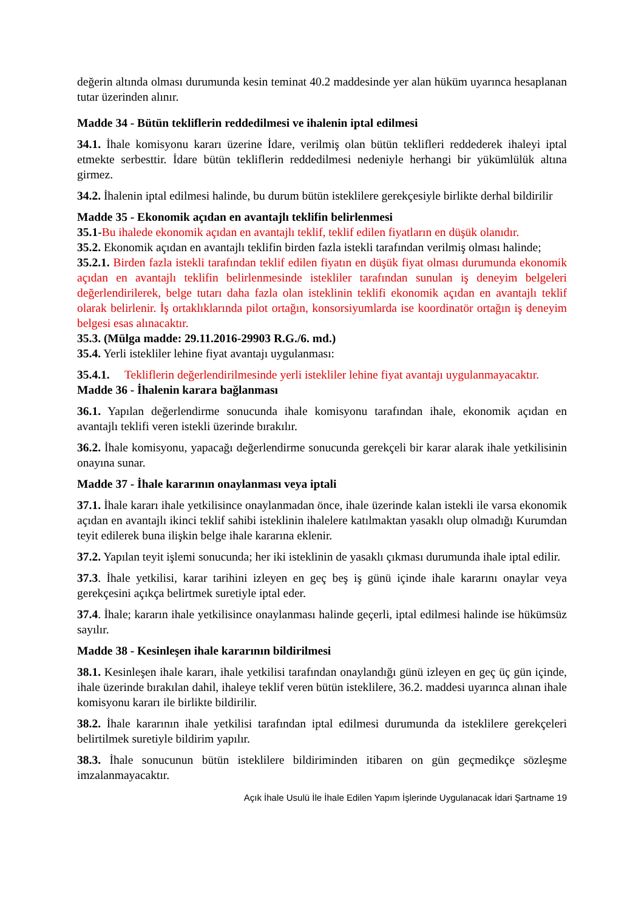değerin altında olması durumunda kesin teminat 40.2 maddesinde yer alan hüküm uyarınca hesaplanan tutar üzerinden alınır.
Madde 34 - Bütün tekliflerin reddedilmesi ve ihalenin iptal edilmesi
34.1. İhale komisyonu kararı üzerine İdare, verilmiş olan bütün teklifleri reddederek ihaleyi iptal etmekte serbesttir. İdare bütün tekliflerin reddedilmesi nedeniyle herhangi bir yükümlülük altına girmez.
34.2. İhalenin iptal edilmesi halinde, bu durum bütün isteklilere gerekçesiyle birlikte derhal bildirilir
Madde 35 - Ekonomik açıdan en avantajlı teklifin belirlenmesi
35.1-Bu ihalede ekonomik açıdan en avantajlı teklif, teklif edilen fiyatların en düşük olanıdır.
35.2. Ekonomik açıdan en avantajlı teklifin birden fazla istekli tarafından verilmiş olması halinde;
35.2.1. Birden fazla istekli tarafından teklif edilen fiyatın en düşük fiyat olması durumunda ekonomik açıdan en avantajlı teklifin belirlenmesinde istekliler tarafından sunulan iş deneyim belgeleri değerlendirilerek, belge tutarı daha fazla olan isteklinin teklifi ekonomik açıdan en avantajlı teklif olarak belirlenir. İş ortaklıklarında pilot ortağın, konsorsiyumlarda ise koordinatör ortağın iş deneyim belgesi esas alınacaktır.
35.3. (Mülga madde: 29.11.2016-29903 R.G./6. md.)
35.4. Yerli istekliler lehine fiyat avantajı uygulanması:
35.4.1. Tekliflerin değerlendirilmesinde yerli istekliler lehine fiyat avantajı uygulanmayacaktır.
Madde 36 - İhalenin karara bağlanması
36.1. Yapılan değerlendirme sonucunda ihale komisyonu tarafından ihale, ekonomik açıdan en avantajlı teklifi veren istekli üzerinde bırakılır.
36.2. İhale komisyonu, yapacağı değerlendirme sonucunda gerekçeli bir karar alarak ihale yetkilisinin onayına sunar.
Madde 37 - İhale kararının onaylanması veya iptali
37.1. İhale kararı ihale yetkilisince onaylanmadan önce, ihale üzerinde kalan istekli ile varsa ekonomik açıdan en avantajlı ikinci teklif sahibi isteklinin ihalelere katılmaktan yasaklı olup olmadığı Kurumdan teyit edilerek buna ilişkin belge ihale kararına eklenir.
37.2. Yapılan teyit işlemi sonucunda; her iki isteklinin de yasaklı çıkması durumunda ihale iptal edilir.
37.3. İhale yetkilisi, karar tarihini izleyen en geç beş iş günü içinde ihale kararını onaylar veya gerekçesini açıkça belirtmek suretiyle iptal eder.
37.4. İhale; kararın ihale yetkilisince onaylanması halinde geçerli, iptal edilmesi halinde ise hükümsüz sayılır.
Madde 38 - Kesinleşen ihale kararının bildirilmesi
38.1. Kesinleşen ihale kararı, ihale yetkilisi tarafından onaylandığı günü izleyen en geç üç gün içinde, ihale üzerinde bırakılan dahil, ihaleye teklif veren bütün isteklilere, 36.2. maddesi uyarınca alınan ihale komisyonu kararı ile birlikte bildirilir.
38.2. İhale kararının ihale yetkilisi tarafından iptal edilmesi durumunda da isteklilere gerekçeleri belirtilmek suretiyle bildirim yapılır.
38.3. İhale sonucunun bütün isteklilere bildiriminden itibaren on gün geçmedikçe sözleşme imzalanmayacaktır.
Açık İhale Usulü İle İhale Edilen Yapım İşlerinde Uygulanacak İdari Şartname 19